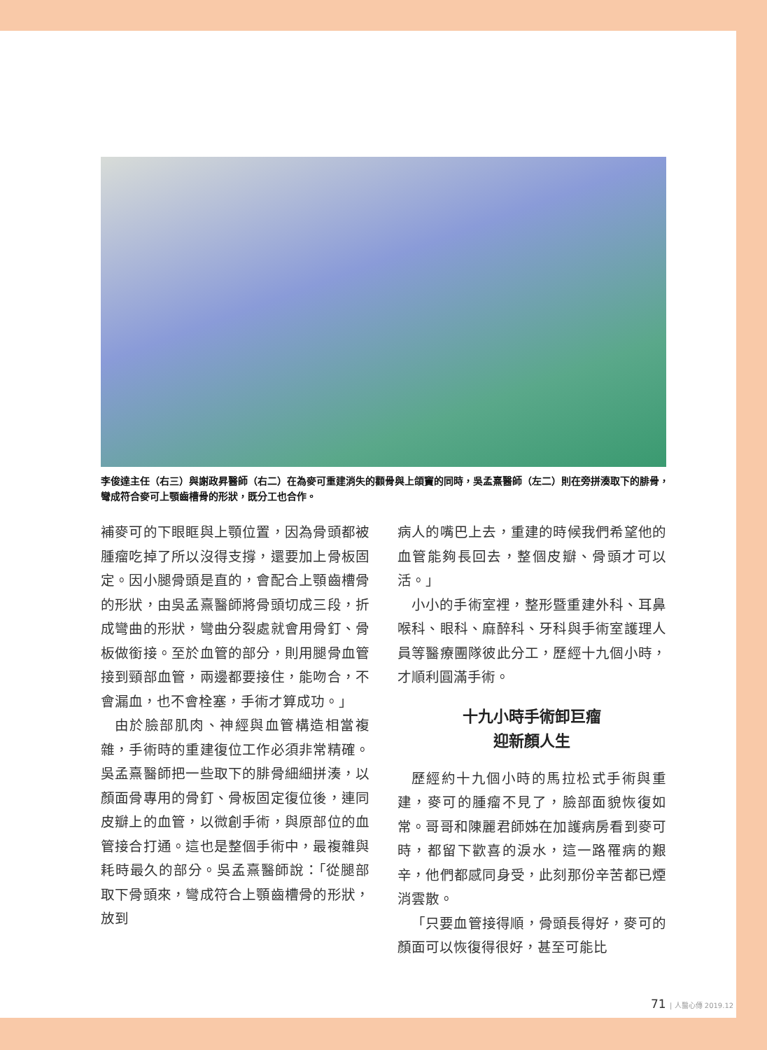李俊達主任（右三）與謝政昇醫師（右二）在為麥可重建消失的顴骨與上頜竇的同時，吳孟熹醫師（左二）則在旁拼湊取下的腓骨，彎成符合麥可上顎齒槽骨的形狀，既分工也合作。
補麥可的下眼眶與上顎位置，因為骨頭都被腫瘤吃掉了所以沒得支撐，還要加上骨板固定。因小腿骨頭是直的，會配合上顎齒槽骨的形狀，由吳孟熹醫師將骨頭切成三段，折成彎曲的形狀，彎曲分裂處就會用骨釘、骨板做銜接。至於血管的部分，則用腿骨血管接到頸部血管，兩邊都要接住，能吻合，不會漏血，也不會栓塞，手術才算成功。」
由於臉部肌肉、神經與血管構造相當複雜，手術時的重建復位工作必須非常精確。吳孟熹醫師把一些取下的腓骨細細拼湊，以顏面骨專用的骨釘、骨板固定復位後，連同皮瓣上的血管，以微創手術，與原部位的血管接合打通。這也是整個手術中，最複雜與耗時最久的部分。吳孟熹醫師說：「從腿部取下骨頭來，彎成符合上顎齒槽骨的形狀，放到
病人的嘴巴上去，重建的時候我們希望他的血管能夠長回去，整個皮瓣、骨頭才可以活。」
小小的手術室裡，整形暨重建外科、耳鼻喉科、眼科、麻醉科、牙科與手術室護理人員等醫療團隊彼此分工，歷經十九個小時，才順利圓滿手術。
十九小時手術卸巨瘤
迎新顏人生
歷經約十九個小時的馬拉松式手術與重建，麥可的腫瘤不見了，臉部面貌恢復如常。哥哥和陳麗君師姊在加護病房看到麥可時，都留下歡喜的淚水，這一路罹病的艱辛，他們都感同身受，此刻那份辛苦都已煙消雲散。
「只要血管接得順，骨頭長得好，麥可的顏面可以恢復得很好，甚至可能比
71 | 人醫心傳 2019.12